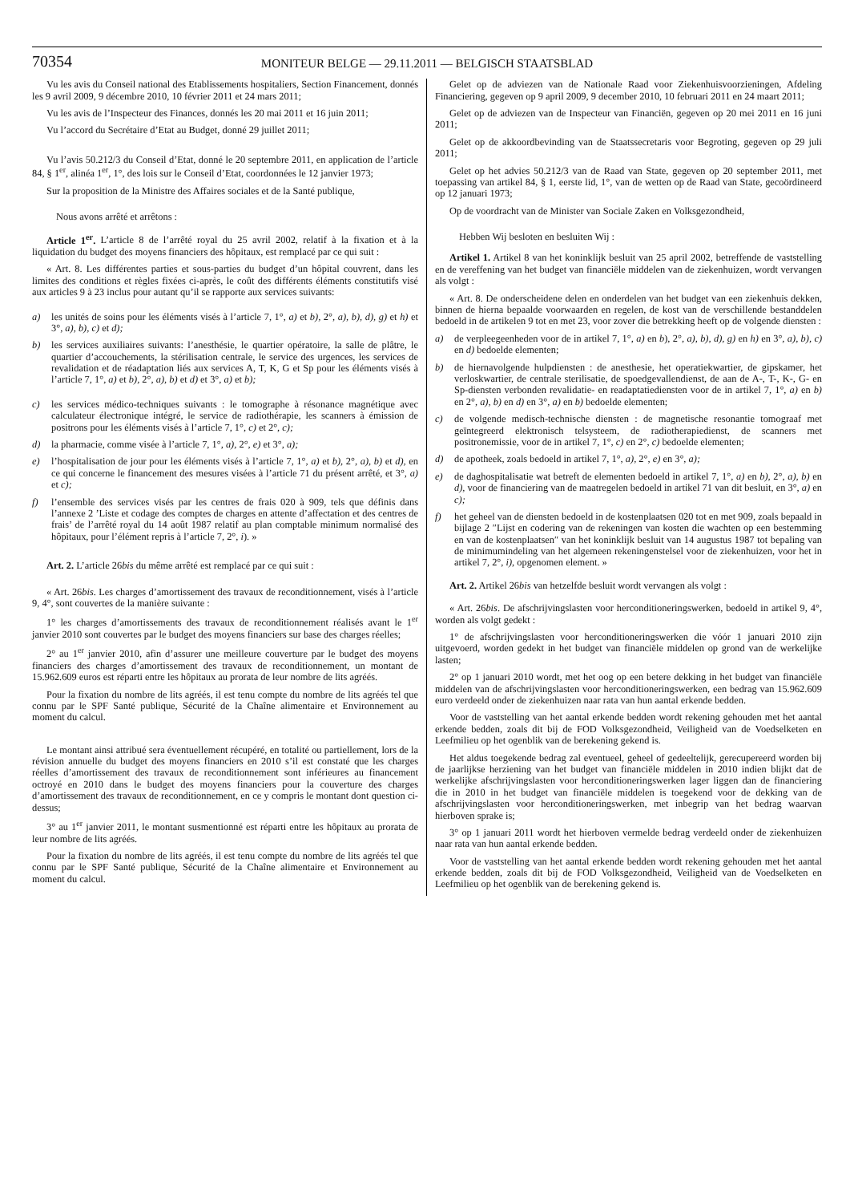70354
MONITEUR BELGE — 29.11.2011 — BELGISCH STAATSBLAD
Vu les avis du Conseil national des Etablissements hospitaliers, Section Financement, donnés les 9 avril 2009, 9 décembre 2010, 10 février 2011 et 24 mars 2011;
Vu les avis de l’Inspecteur des Finances, donnés les 20 mai 2011 et 16 juin 2011;
Vu l’accord du Secrétaire d’Etat au Budget, donné 29 juillet 2011;
Vu l’avis 50.212/3 du Conseil d’Etat, donné le 20 septembre 2011, en application de l’article 84, § 1<sup>er</sup>, alinéa 1<sup>er</sup>, 1°, des lois sur le Conseil d’Etat, coordonnées le 12 janvier 1973;
Sur la proposition de la Ministre des Affaires sociales et de la Santé publique,
Nous avons arrêté et arrêtons :
Article 1<sup>er</sup>. L’article 8 de l’arrêté royal du 25 avril 2002, relatif à la fixation et à la liquidation du budget des moyens financiers des hôpitaux, est remplacé par ce qui suit :
« Art. 8. Les différentes parties et sous-parties du budget d’un hôpital couvrent, dans les limites des conditions et règles fixées ci-après, le coût des différents éléments constitutifs visé aux articles 9 à 23 inclus pour autant qu’il se rapporte aux services suivants:
a) les unités de soins pour les éléments visés à l’article 7, 1°, a) et b), 2°, a), b), d), g) et h) et 3°, a), b), c) et d);
b) les services auxiliaires suivants: l’anesthésie, le quartier opératoire, la salle de plâtre, le quartier d’accouchements, la stérilisation centrale, le service des urgences, les services de revalidation et de réadaptation liés aux services A, T, K, G et Sp pour les éléments visés à l’article 7, 1°, a) et b), 2°, a), b) et d) et 3°, a) et b);
c) les services médico-techniques suivants : le tomographe à résonance magnétique avec calculateur électronique intégré, le service de radiothérapie, les scanners à émission de positrons pour les éléments visés à l’article 7, 1°, c) et 2°, c);
d) la pharmacie, comme visée à l’article 7, 1°, a), 2°, e) et 3°, a);
e) l’hospitalisation de jour pour les éléments visés à l’article 7, 1°, a) et b), 2°, a), b) et d), en ce qui concerne le financement des mesures visées à l’article 71 du présent arrêté, et 3°, a) et c);
f) l’ensemble des services visés par les centres de frais 020 à 909, tels que définis dans l’annexe 2 ’Liste et codage des comptes de charges en attente d’affectation et des centres de frais’ de l’arrêté royal du 14 août 1987 relatif au plan comptable minimum normalisé des hôpitaux, pour l’élément repris à l’article 7, 2°, i). »
Art. 2. L’article 26bis du même arrêté est remplacé par ce qui suit :
« Art. 26bis. Les charges d’amortissement des travaux de reconditionnement, visés à l’article 9, 4°, sont couvertes de la manière suivante :
1° les charges d’amortissements des travaux de reconditionnement réalisés avant le 1<sup>er</sup> janvier 2010 sont couvertes par le budget des moyens financiers sur base des charges réelles;
2° au 1<sup>er</sup> janvier 2010, afin d’assurer une meilleure couverture par le budget des moyens financiers des charges d’amortissement des travaux de reconditionnement, un montant de 15.962.609 euros est réparti entre les hôpitaux au prorata de leur nombre de lits agréés.
Pour la fixation du nombre de lits agréés, il est tenu compte du nombre de lits agréés tel que connu par le SPF Santé publique, Sécurité de la Chaîne alimentaire et Environnement au moment du calcul.
Le montant ainsi attribué sera éventuellement récupéré, en totalité ou partiellement, lors de la révision annuelle du budget des moyens financiers en 2010 s’il est constaté que les charges réelles d’amortissement des travaux de reconditionnement sont inférieures au financement octroyé en 2010 dans le budget des moyens financiers pour la couverture des charges d’amortissement des travaux de reconditionnement, en ce y compris le montant dont question ci-dessus;
3° au 1<sup>er</sup> janvier 2011, le montant susmentionné est réparti entre les hôpitaux au prorata de leur nombre de lits agréés.
Pour la fixation du nombre de lits agréés, il est tenu compte du nombre de lits agréés tel que connu par le SPF Santé publique, Sécurité de la Chaîne alimentaire et Environnement au moment du calcul.
Gelet op de adviezen van de Nationale Raad voor Ziekenhuisvoorzieningen, Afdeling Financiering, gegeven op 9 april 2009, 9 december 2010, 10 februari 2011 en 24 maart 2011;
Gelet op de adviezen van de Inspecteur van Financiën, gegeven op 20 mei 2011 en 16 juni 2011;
Gelet op de akkoordbevinding van de Staatssecretaris voor Begroting, gegeven op 29 juli 2011;
Gelet op het advies 50.212/3 van de Raad van State, gegeven op 20 september 2011, met toepassing van artikel 84, § 1, eerste lid, 1°, van de wetten op de Raad van State, gecoördineerd op 12 januari 1973;
Op de voordracht van de Minister van Sociale Zaken en Volksgezondheid,
Hebben Wij besloten en besluiten Wij :
Artikel 1. Artikel 8 van het koninklijk besluit van 25 april 2002, betreffende de vaststelling en de vereffening van het budget van financiële middelen van de ziekenhuizen, wordt vervangen als volgt :
« Art. 8. De onderscheidene delen en onderdelen van het budget van een ziekenhuis dekken, binnen de hierna bepaalde voorwaarden en regelen, de kost van de verschillende bestanddelen bedoeld in de artikelen 9 tot en met 23, voor zover die betrekking heeft op de volgende diensten :
a) de verpleegeenheden voor de in artikel 7, 1°, a) en b), 2°, a), b), d), g) en h) en 3°, a), b), c) en d) bedoelde elementen;
b) de hiernavolgende hulpdiensten : de anesthesie, het operatiekwartier, de gipskamer, het verloskwartier, de centrale sterilisatie, de spoedgevallendienst, de aan de A-, T-, K-, G- en Sp-diensten verbonden revalidatie- en readaptatiediensten voor de in artikel 7, 1°, a) en b) en 2°, a), b) en d) en 3°, a) en b) bedoelde elementen;
c) de volgende medisch-technische diensten : de magnetische resonantie tomograaf met geïntegreerd elektronisch telsysteem, de radiotherapiedienst, de scanners met positronemissie, voor de in artikel 7, 1°, c) en 2°, c) bedoelde elementen;
d) de apotheek, zoals bedoeld in artikel 7, 1°, a), 2°, e) en 3°, a);
e) de daghospitalisatie wat betreft de elementen bedoeld in artikel 7, 1°, a) en b), 2°, a), b) en d), voor de financiering van de maatregelen bedoeld in artikel 71 van dit besluit, en 3°, a) en c);
f) het geheel van de diensten bedoeld in de kostenplaatsen 020 tot en met 909, zoals bepaald in bijlage 2 ″Lijst en codering van de rekeningen van kosten die wachten op een bestemming en van de kostenplaatsen″ van het koninklijk besluit van 14 augustus 1987 tot bepaling van de minimumindeling van het algemeen rekeningenstelsel voor de ziekenhuizen, voor het in artikel 7, 2°, i), opgenomen element. »
Art. 2. Artikel 26bis van hetzelfde besluit wordt vervangen als volgt :
« Art. 26bis. De afschrijvingslasten voor herconditioneringswerken, bedoeld in artikel 9, 4°, worden als volgt gedekt :
1° de afschrijvingslasten voor herconditioneringswerken die vóór 1 januari 2010 zijn uitgevoerd, worden gedekt in het budget van financiële middelen op grond van de werkelijke lasten;
2° op 1 januari 2010 wordt, met het oog op een betere dekking in het budget van financiële middelen van de afschrijvingslasten voor herconditioneringswerken, een bedrag van 15.962.609 euro verdeeld onder de ziekenhuizen naar rata van hun aantal erkende bedden.
Voor de vaststelling van het aantal erkende bedden wordt rekening gehouden met het aantal erkende bedden, zoals dit bij de FOD Volksgezondheid, Veiligheid van de Voedselketen en Leefmilieu op het ogenblik van de berekening gekend is.
Het aldus toegekende bedrag zal eventueel, geheel of gedeeltelijk, gerecupereerd worden bij de jaarlijkse herziening van het budget van financiële middelen in 2010 indien blijkt dat de werkelijke afschrijvingslasten voor herconditioneringswerken lager liggen dan de financiering die in 2010 in het budget van financiële middelen is toegekend voor de dekking van de afschrijvingslasten voor herconditioneringswerken, met inbegrip van het bedrag waarvan hierboven sprake is;
3° op 1 januari 2011 wordt het hierboven vermelde bedrag verdeeld onder de ziekenhuizen naar rata van hun aantal erkende bedden.
Voor de vaststelling van het aantal erkende bedden wordt rekening gehouden met het aantal erkende bedden, zoals dit bij de FOD Volksgezondheid, Veiligheid van de Voedselketen en Leefmilieu op het ogenblik van de berekening gekend is.